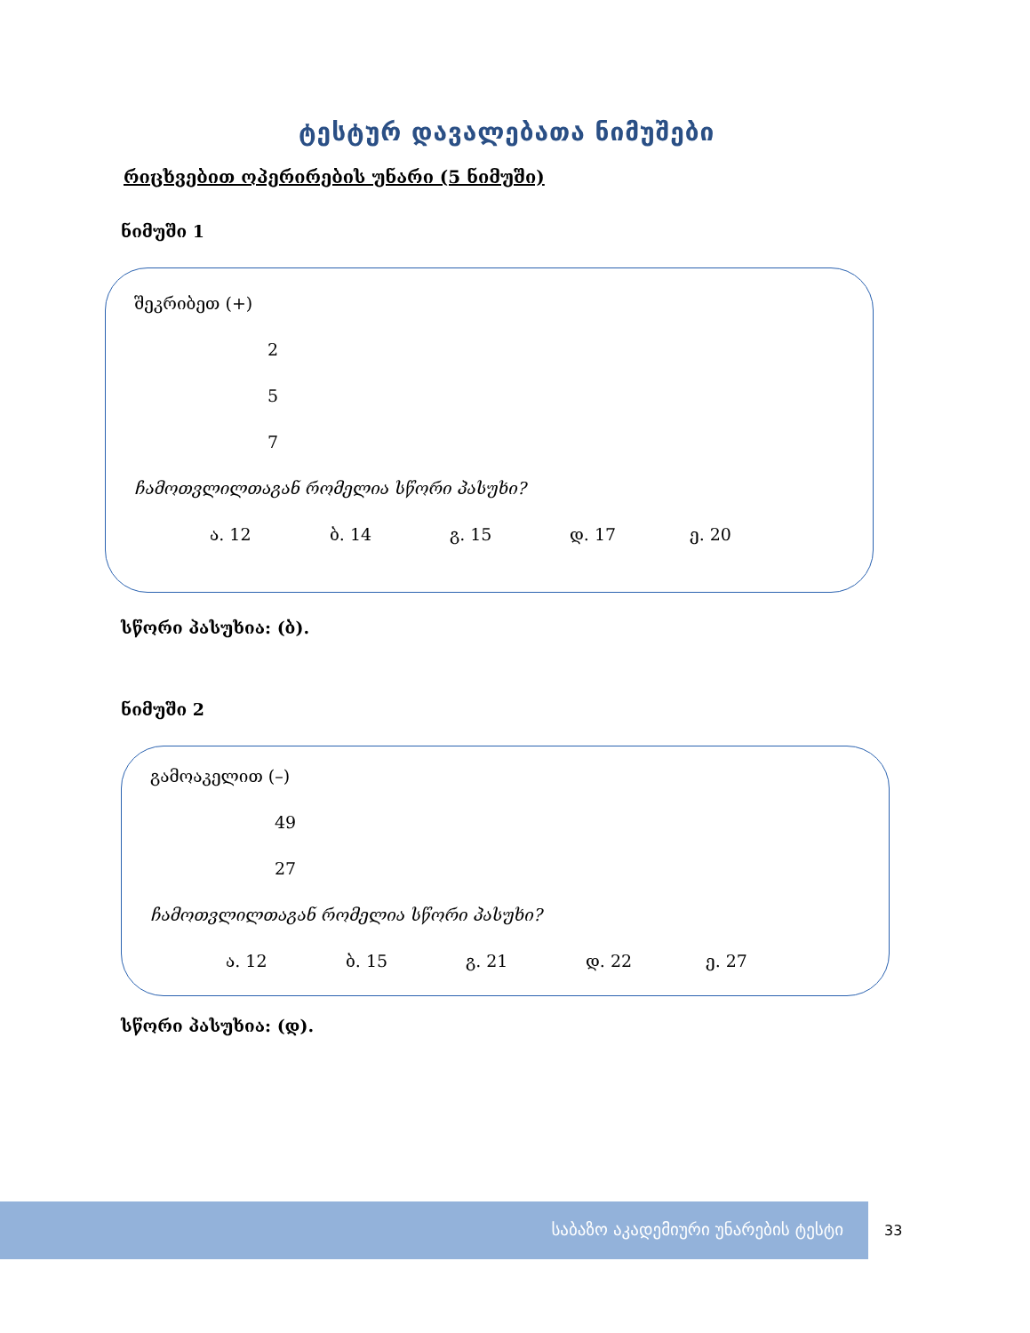ტესტურ დავალებათა ნიმუშები
რიცხვებით ოპერირების უნარი (5 ნიმუში)
ნიმუში 1
შეკრიბეთ (+)
2
5
7
ჩამოთვლილთაგან რომელია სწორი პასუხი?
ა. 12 ბ. 14 გ. 15 დ. 17 ე. 20
სწორი პასუხია: (ბ).
ნიმუში 2
გამოაკელით (–)
49
27
ჩამოთვლილთაგან რომელია სწორი პასუხი?
ა. 12 ბ. 15 გ. 21 დ. 22 ე. 27
სწორი პასუხია: (დ).
საბაზო აკადემიური უნარების ტესტი
33